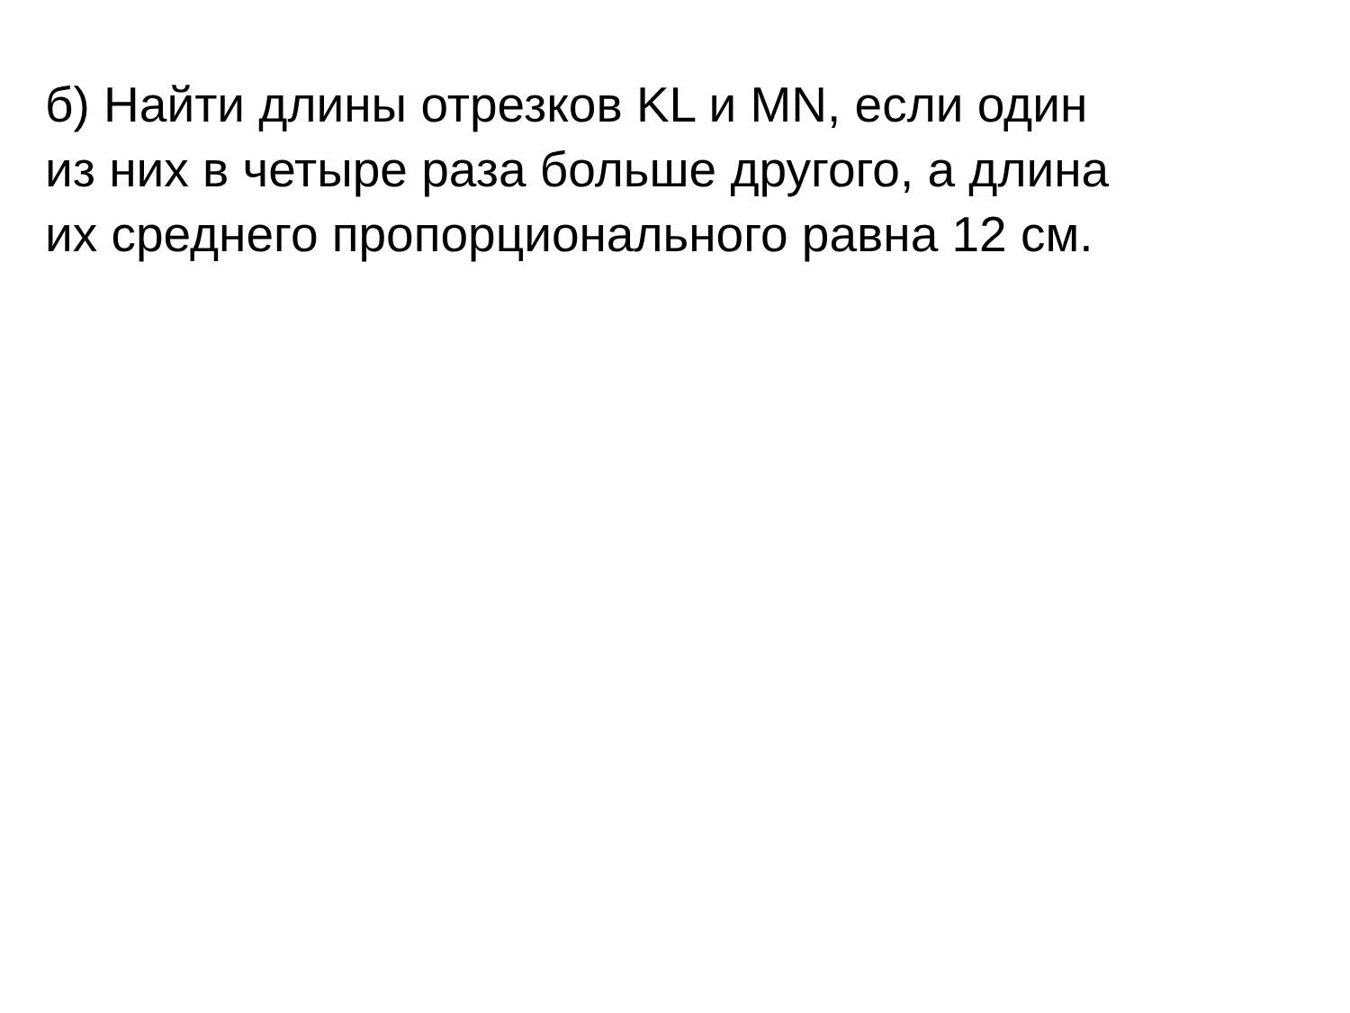б) Найти длины отрезков KL и MN, если один
из них в четыре раза больше другого, а длина
их среднего пропорционального равна 12 см.